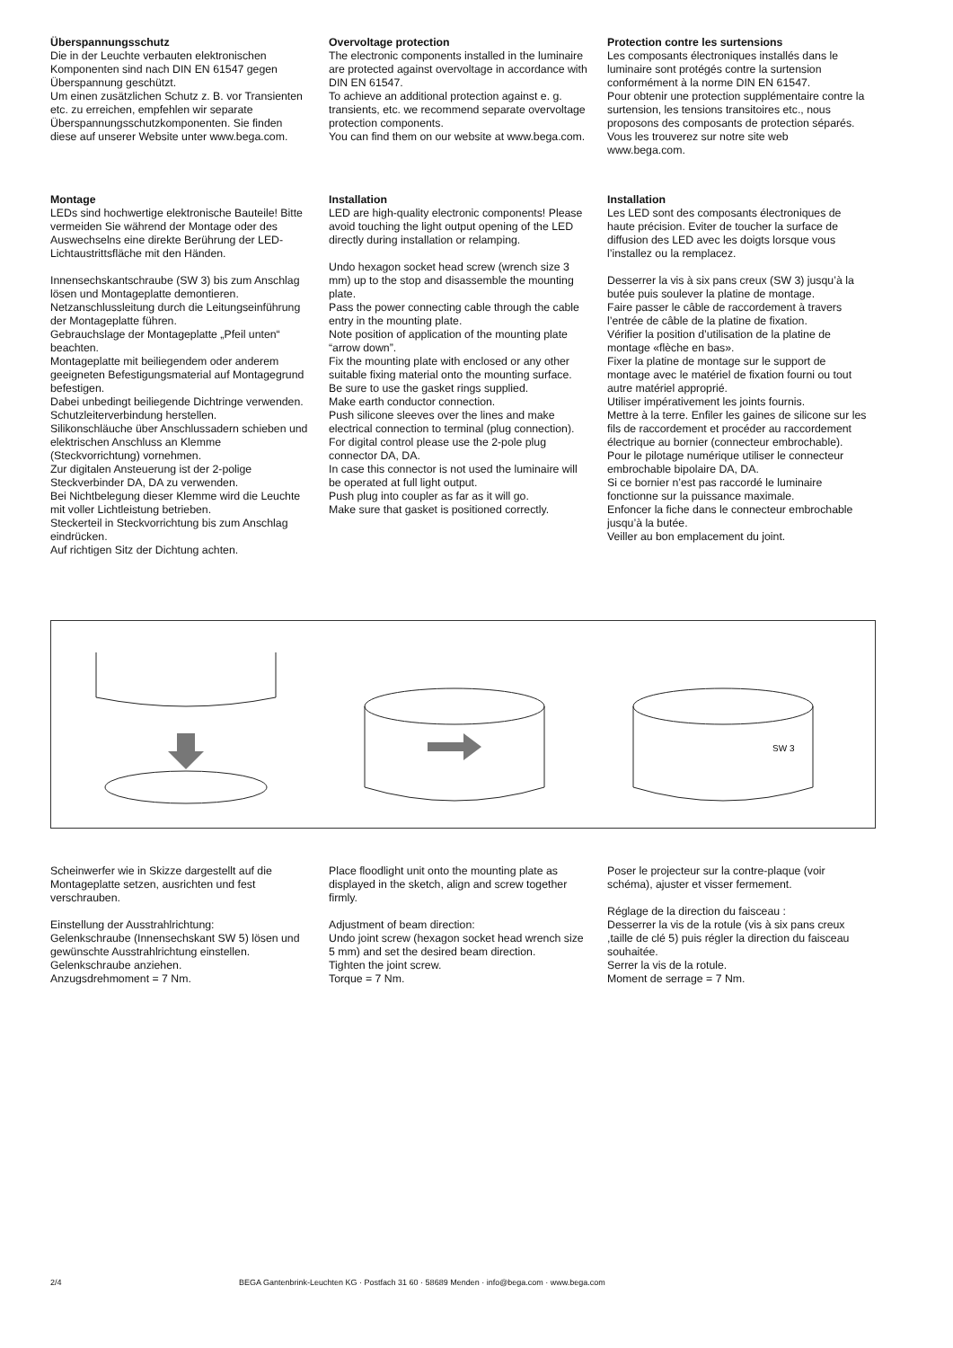Überspannungsschutz
Die in der Leuchte verbauten elektronischen Komponenten sind nach DIN EN 61547 gegen Überspannung geschützt.
Um einen zusätzlichen Schutz z. B. vor Transienten etc. zu erreichen, empfehlen wir separate Überspannungsschutzkomponenten. Sie finden diese auf unserer Website unter www.bega.com.
Overvoltage protection
The electronic components installed in the luminaire are protected against overvoltage in accordance with DIN EN 61547.
To achieve an additional protection against e. g. transients, etc. we recommend separate overvoltage protection components.
You can find them on our website at www.bega.com.
Protection contre les surtensions
Les composants électroniques installés dans le luminaire sont protégés contre la surtension conformément à la norme DIN EN 61547.
Pour obtenir une protection supplémentaire contre la surtension, les tensions transitoires etc., nous proposons des composants de protection séparés. Vous les trouverez sur notre site web www.bega.com.
Montage
LEDs sind hochwertige elektronische Bauteile! Bitte vermeiden Sie während der Montage oder des Auswechselns eine direkte Berührung der LED-Lichtaustrittsfläche mit den Händen.
Innensechskantschraube (SW 3) bis zum Anschlag lösen und Montageplatte demontieren.
Netzanschlussleitung durch die Leitungs­einführung der Montageplatte führen.
Gebrauchslage der Montageplatte „Pfeil unten“ beachten.
Montageplatte mit beiliegendem oder anderem geeigneten Befestigungsmaterial auf Montagegrund befestigen.
Dabei unbedingt beiliegende Dichtringe verwenden.
Schutzleiterverbindung herstellen.
Silikonschläuche über Anschlussadern schieben und elektrischen Anschluss an Klemme (Steckvorrichtung) vornehmen.
Zur digitalen Ansteuerung ist der 2-polige Steckverbinder DA, DA zu verwenden.
Bei Nichtbelegung dieser Klemme wird die Leuchte mit voller Lichtleistung betrieben.
Steckerteil in Steckvorrichtung bis zum Anschlag eindrücken.
Auf richtigen Sitz der Dichtung achten.
Installation
LED are high-quality electronic components! Please avoid touching the light output opening of the LED directly during installation or relamping.
Undo hexagon socket head screw (wrench size 3 mm) up to the stop and disassemble the mounting plate.
Pass the power connecting cable through the cable entry in the mounting plate.
Note position of application of the mounting plate “arrow down”.
Fix the mounting plate with enclosed or any other suitable fixing material onto the mounting surface.
Be sure to use the gasket rings supplied.
Make earth conductor connection.
Push silicone sleeves over the lines and make electrical connection to terminal (plug connection).
For digital control please use the 2-pole plug connector DA, DA.
In case this connector is not used the luminaire will be operated at full light output.
Push plug into coupler as far as it will go.
Make sure that gasket is positioned correctly.
Installation
Les LED sont des composants électroniques de haute précision. Eviter de toucher la surface de diffusion des LED avec les doigts lorsque vous l’installez ou la remplacez.
Desserrer la vis à six pans creux (SW 3) jusqu’à la butée puis soulever la platine de montage.
Faire passer le câble de raccordement à travers l’entrée de câble de la platine de fixation.
Vérifier la position d’utilisation de la platine de montage «flèche en bas».
Fixer la platine de montage sur le support de montage avec le matériel de fixation fourni ou tout autre matériel approprié.
Utiliser impérativement les joints fournis.
Mettre à la terre. Enfiler les gaines de silicone sur les fils de raccordement et procéder au raccordement électrique au bornier (connecteur embrochable).
Pour le pilotage numérique utiliser le connecteur embrochable bipolaire DA, DA.
Si ce bornier n’est pas raccordé le luminaire fonctionne sur la puissance maximale.
Enfoncer la fiche dans le connecteur embrochable jusqu’à la butée.
Veiller au bon emplacement du joint.
SW 3
Scheinwerfer wie in Skizze dargestellt auf die Montageplatte setzen, ausrichten und fest verschrauben.
Einstellung der Ausstrahlrichtung:
Gelenkschraube (Innensechskant SW 5) lösen und gewünschte Ausstrahlrichtung einstellen.
Gelenkschraube anziehen.
Anzugsdrehmoment = 7 Nm.
Place floodlight unit onto the mounting plate as displayed in the sketch, align and screw together firmly.
Adjustment of beam direction:
Undo joint screw (hexagon socket head wrench size 5 mm) and set the desired beam direction.
Tighten the joint screw.
Torque = 7 Nm.
Poser le projecteur sur la contre-plaque (voir schéma), ajuster et visser fermement.
Réglage de la direction du faisceau :
Desserrer la vis de la rotule (vis à six pans creux ,taille de clé 5) puis régler la direction du faisceau souhaitée.
Serrer la vis de la rotule.
Moment de serrage = 7 Nm.
2/4 BEGA Gantenbrink-Leuchten KG · Postfach 31 60 · 58689 Menden · info@bega.com · www.bega.com